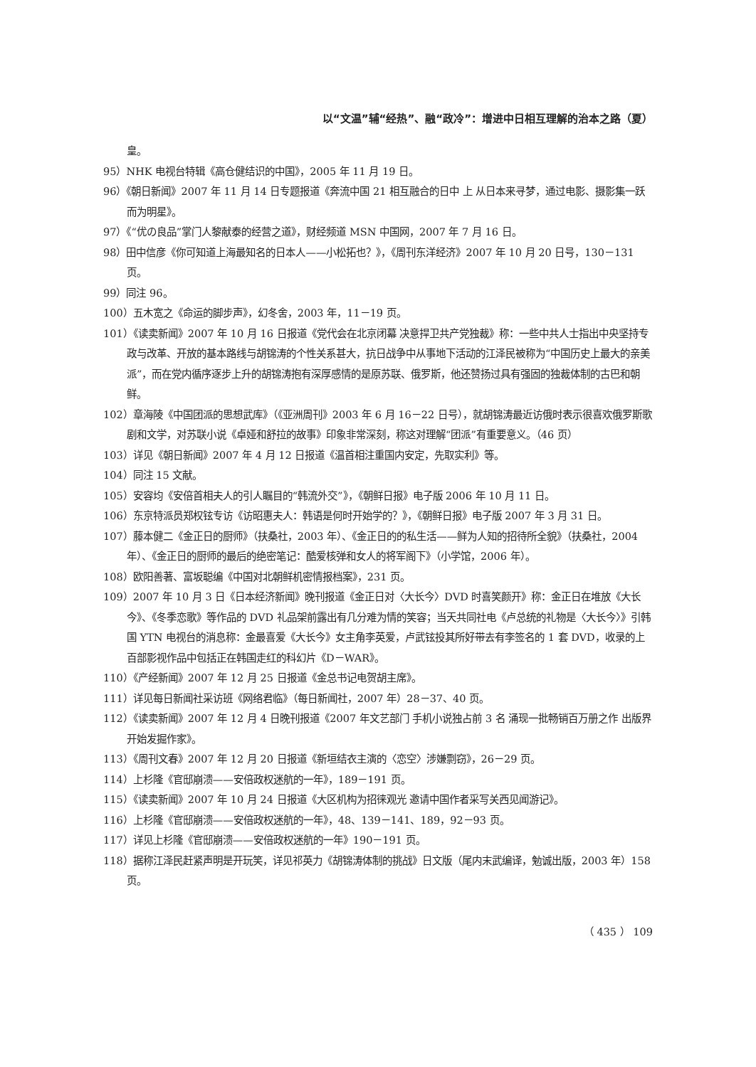以“文温”辅“经热”、融“政冷”：增进中日相互理解的治本之路（夏）
皇。
95）NHK 电视台特辑《高仓健结识的中国》，2005 年 11 月 19 日。
96）《朝日新闻》2007 年 11 月 14 日专题报道《奔流中国 21 相互融合的日中 上 从日本来寻梦，通过电影、摄影集一跃而为明星》。
97）《“优の良品”掌门人黎献泰的经营之道》，财经频道 MSN 中国网，2007 年 7 月 16 日。
98）田中信彦《你可知道上海最知名的日本人——小松拓也？》，《周刊东洋经济》2007 年 10 月 20 日号，130－131 页。
99）同注 96。
100）五木宽之《命运的脚步声》，幻冬舍，2003 年，11－19 页。
101）《读卖新闻》2007 年 10 月 16 日报道《党代会在北京闭幕 决意捍卫共产党独裁》称：一些中共人士指出中央坚持专政与改革、开放的基本路线与胡锦涛的个性关系甚大，抗日战争中从事地下活动的江泽民被称为“中国历史上最大的亲美派”，而在党内循序逐步上升的胡锦涛抱有深厚感情的是原苏联、俄罗斯，他还赞扬过具有强固的独裁体制的古巴和朝鲜。
102）章海陵《中国团派的思想武库》（《亚洲周刊》2003 年 6 月 16－22 日号），就胡锦涛最近访俄时表示很喜欢俄罗斯歌剧和文学，对苏联小说《卓娅和舒拉的故事》印象非常深刻，称这对理解“团派”有重要意义。（46 页）
103）详见《朝日新闻》2007 年 4 月 12 日报道《温首相注重国内安定，先取实利》等。
104）同注 15 文献。
105）安容均《安倍首相夫人的引人瞩目的“韩流外交”》，《朝鲜日报》电子版 2006 年 10 月 11 日。
106）东京特派员郑权铉专访《访昭惠夫人：韩语是何时开始学的？》，《朝鲜日报》电子版 2007 年 3 月 31 日。
107）藤本健二《金正日的厨师》（扶桑社，2003 年）、《金正日的的私生活——鲜为人知的招待所全貌》（扶桑社，2004 年）、《金正日的厨师的最后的绝密笔记：酷爱核弹和女人的将军阁下》（小学馆，2006 年）。
108）欧阳善著、富坂聪编《中国对北朝鲜机密情报档案》，231 页。
109）2007 年 10 月 3 日《日本经济新闻》晚刊报道《金正日对〈大长今〉DVD 时喜笑颜开》称：金正日在堆放《大长今》、《冬季恋歌》等作品的 DVD 礼品架前露出有几分难为情的笑容；当天共同社电《卢总统的礼物是〈大长今〉》引韩国 YTN 电视台的消息称：金最喜爱《大长今》女主角李英爱，卢武铉投其所好带去有李签名的 1 套 DVD，收录的上百部影视作品中包括正在韩国走红的科幻片《D－WAR》。
110）《产经新闻》2007 年 12 月 25 日报道《金总书记电贺胡主席》。
111）详见每日新闻社采访班《网络君临》（每日新闻社，2007 年）28－37、40 页。
112）《读卖新闻》2007 年 12 月 4 日晚刊报道《2007 年文艺部门 手机小说独占前 3 名 涌现一批畅销百万册之作 出版界开始发掘作家》。
113）《周刊文春》2007 年 12 月 20 日报道《新垣结衣主演的〈恋空〉涉嫌剽窃》，26－29 页。
114）上杉隆《官邸崩溃——安倍政权迷航的一年》，189－191 页。
115）《读卖新闻》2007 年 10 月 24 日报道《大区机构为招徕观光 邀请中国作者采写关西见闻游记》。
116）上杉隆《官邸崩溃——安倍政权迷航的一年》，48、139－141、189，92－93 页。
117）详见上杉隆《官邸崩溃——安倍政权迷航的一年》190－191 页。
118）据称江泽民赶紧声明是开玩笑，详见祁英力《胡锦涛体制的挑战》日文版（尾内末武编译，勉诚出版，2003 年）158 页。
（ 435 ） 109